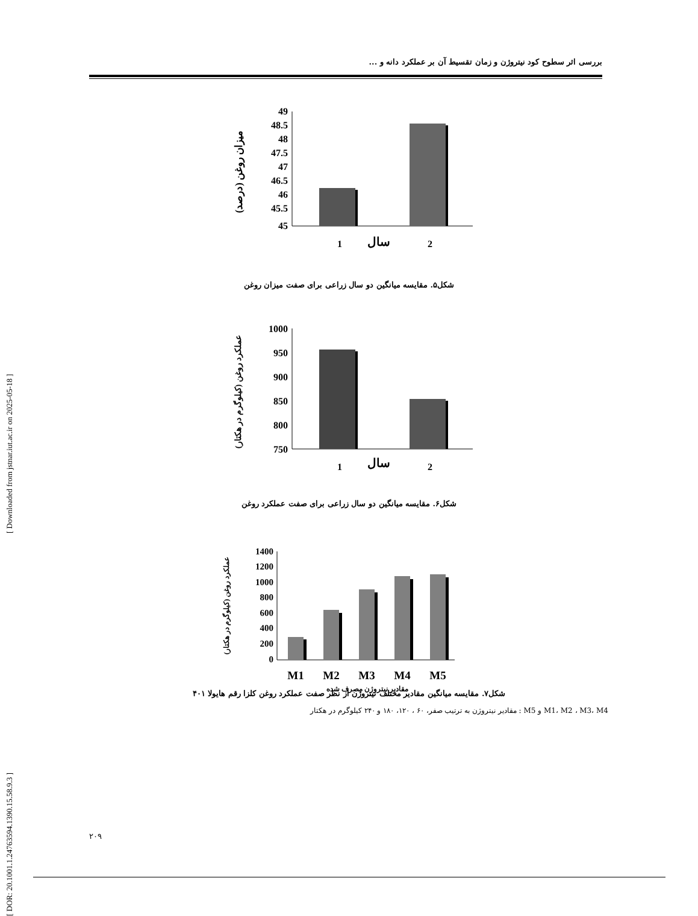[ DOR: 20.1001.1.24763594.1390.15.58.9.3 ] [ Downloaded from jstnar.iut.ac.ir on 2025-05-18 ]
بررسی اثر سطوح کود نیتروژن و زمان تقسیط آن بر عملکرد دانه و ...
میزان روغن (درصد)
49
48.5
48
47.5
47
46.5
46
45.5
45
1
سال
2
شکل۵. مقایسه میانگین دو سال زراعی برای صفت میزان روغن
عملکرد روغن (کیلوگرم در هکتار)
1000
950
900
850
800
750
1
سال
2
شکل۶. مقایسه میانگین دو سال زراعی برای صفت عملکرد روغن
عملکرد روغن (کیلوگرم در هکتار)
1400
1200
1000
800
600
400
200
0
M1
M2
M3
M4
M5
مقادیر نیتروژن مصرف شده
شکل۷. مقایسه میانگین مقادیر مختلف نیتروژن از نظر صفت عملکرد روغن کلزا رقم هایولا ۴۰۱
M1، M2 ، M3، M4 و M5 : مقادیر نیتروژن به ترتیب صفر، ۶۰ ، ۱۲۰، ۱۸۰ و ۲۴۰ کیلوگرم در هکتار
۲۰۹